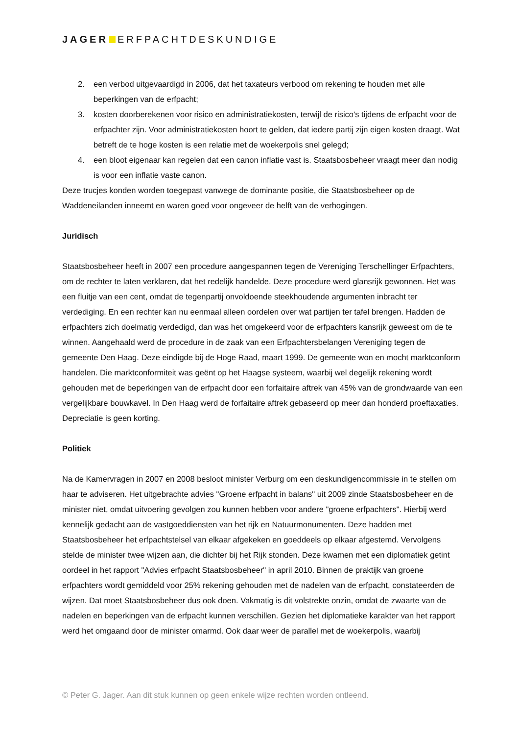JAGER ERFPACHTDESKUNDIGE
2. een verbod uitgevaardigd in 2006, dat het taxateurs verbood om rekening te houden met alle beperkingen van de erfpacht;
3. kosten doorberekenen voor risico en administratiekosten, terwijl de risico's tijdens de erfpacht voor de erfpachter zijn. Voor administratiekosten hoort te gelden, dat iedere partij zijn eigen kosten draagt. Wat betreft de te hoge kosten is een relatie met de woekerpolis snel gelegd;
4. een bloot eigenaar kan regelen dat een canon inflatie vast is. Staatsbosbeheer vraagt meer dan nodig is voor een inflatie vaste canon.
Deze trucjes konden worden toegepast vanwege de dominante positie, die Staatsbosbeheer op de Waddeneilanden inneemt en waren goed voor ongeveer de helft van de verhogingen.
Juridisch
Staatsbosbeheer heeft in 2007 een procedure aangespannen tegen de Vereniging Terschellinger Erfpachters, om de rechter te laten verklaren, dat het redelijk handelde. Deze procedure werd glansrijk gewonnen. Het was een fluitje van een cent, omdat de tegenpartij onvoldoende steekhoudende argumenten inbracht ter verdediging. En een rechter kan nu eenmaal alleen oordelen over wat partijen ter tafel brengen. Hadden de erfpachters zich doelmatig verdedigd, dan was het omgekeerd voor de erfpachters kansrijk geweest om de te winnen. Aangehaald werd de procedure in de zaak van een Erfpachtersbelangen Vereniging tegen de gemeente Den Haag. Deze eindigde bij de Hoge Raad, maart 1999. De gemeente won en mocht marktconform handelen. Die marktconformiteit was geënt op het Haagse systeem, waarbij wel degelijk rekening wordt gehouden met de beperkingen van de erfpacht door een forfaitaire aftrek van 45% van de grondwaarde van een vergelijkbare bouwkavel. In Den Haag werd de forfaitaire aftrek gebaseerd op meer dan honderd proeftaxaties. Depreciatie is geen korting.
Politiek
Na de Kamervragen in 2007 en 2008 besloot minister Verburg om een deskundigencommissie in te stellen om haar te adviseren. Het uitgebrachte advies "Groene erfpacht in balans" uit 2009 zinde Staatsbosbeheer en de minister niet, omdat uitvoering gevolgen zou kunnen hebben voor andere "groene erfpachters". Hierbij werd kennelijk gedacht aan de vastgoeddiensten van het rijk en Natuurmonumenten. Deze hadden met Staatsbosbeheer het erfpachtstelsel van elkaar afgekeken en goeddeels op elkaar afgestemd. Vervolgens stelde de minister twee wijzen aan, die dichter bij het Rijk stonden. Deze kwamen met een diplomatiek getint oordeel in het rapport "Advies erfpacht Staatsbosbeheer" in april 2010. Binnen de praktijk van groene erfpachters wordt gemiddeld voor 25% rekening gehouden met de nadelen van de erfpacht, constateerden de wijzen. Dat moet Staatsbosbeheer dus ook doen. Vakmatig is dit volstrekte onzin, omdat de zwaarte van de nadelen en beperkingen van de erfpacht kunnen verschillen. Gezien het diplomatieke karakter van het rapport werd het omgaand door de minister omarmd. Ook daar weer de parallel met de woekerpolis, waarbij
© Peter G. Jager. Aan dit stuk kunnen op geen enkele wijze rechten worden ontleend.